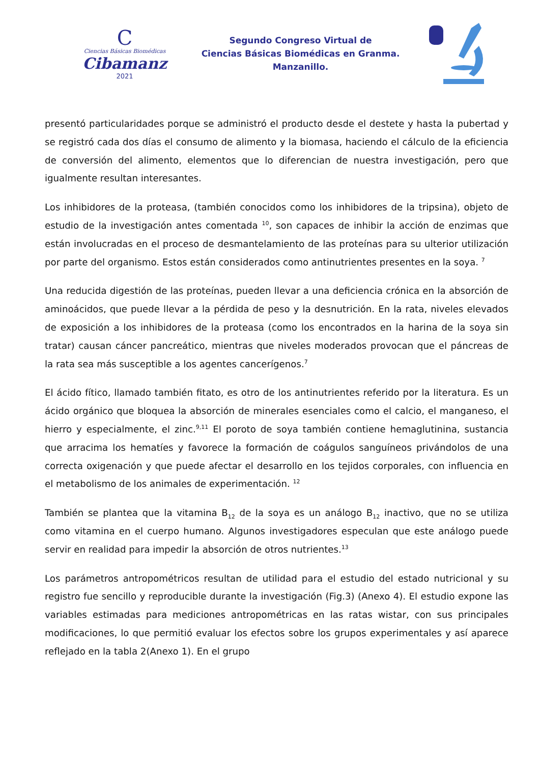C
Ciencias Básicas Biomédicas
Cibamanz
2021
Segundo Congreso Virtual de
Ciencias Básicas Biomédicas en Granma.
Manzanillo.
presentó particularidades porque se administró el producto desde el destete y hasta la pubertad y se registró cada dos días el consumo de alimento y la biomasa, haciendo el cálculo de la eficiencia de conversión del alimento, elementos que lo diferencian de nuestra investigación, pero que igualmente resultan interesantes.
Los inhibidores de la proteasa, (también conocidos como los inhibidores de la tripsina), objeto de estudio de la investigación antes comentada <sup>10</sup>, son capaces de inhibir la acción de enzimas que están involucradas en el proceso de desmantelamiento de las proteínas para su ulterior utilización por parte del organismo. Estos están considerados como antinutrientes presentes en la soya. <sup>7</sup>
Una reducida digestión de las proteínas, pueden llevar a una deficiencia crónica en la absorción de aminoácidos, que puede llevar a la pérdida de peso y la desnutrición. En la rata, niveles elevados de exposición a los inhibidores de la proteasa (como los encontrados en la harina de la soya sin tratar) causan cáncer pancreático, mientras que niveles moderados provocan que el páncreas de la rata sea más susceptible a los agentes cancerígenos.<sup>7</sup>
El ácido fítico, llamado también fitato, es otro de los antinutrientes referido por la literatura. Es un ácido orgánico que bloquea la absorción de minerales esenciales como el calcio, el manganeso, el hierro y especialmente, el zinc.<sup>9,11</sup> El poroto de soya también contiene hemaglutinina, sustancia que arracima los hematíes y favorece la formación de coágulos sanguíneos privándolos de una correcta oxigenación y que puede afectar el desarrollo en los tejidos corporales, con influencia en el metabolismo de los animales de experimentación. <sup>12</sup>
También se plantea que la vitamina B<sub>12</sub> de la soya es un análogo B<sub>12</sub> inactivo, que no se utiliza como vitamina en el cuerpo humano. Algunos investigadores especulan que este análogo puede servir en realidad para impedir la absorción de otros nutrientes.<sup>13</sup>
Los parámetros antropométricos resultan de utilidad para el estudio del estado nutricional y su registro fue sencillo y reproducible durante la investigación (Fig.3) (Anexo 4). El estudio expone las variables estimadas para mediciones antropométricas en las ratas wistar, con sus principales modificaciones, lo que permitió evaluar los efectos sobre los grupos experimentales y así aparece reflejado en la tabla 2(Anexo 1). En el grupo